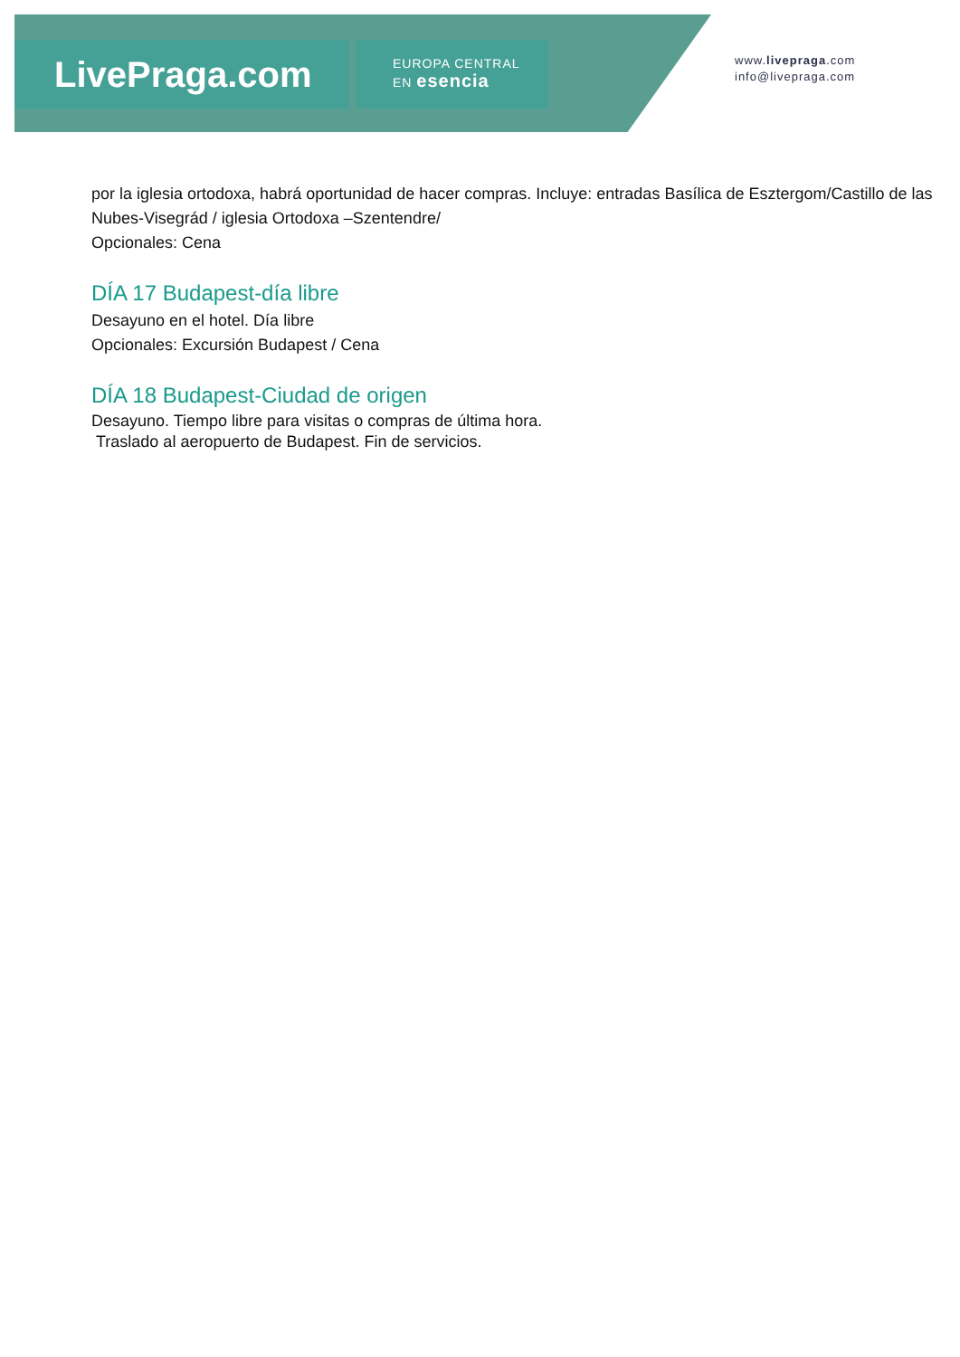LivePraga.com
EUROPA CENTRAL
EN esencia
www.livepraga.com
info@livepraga.com
por la iglesia ortodoxa, habrá oportunidad de hacer compras. Incluye: entradas Basílica de Esztergom/Castillo de las Nubes-Visegrád / iglesia Ortodoxa –Szentendre/
Opcionales: Cena
DÍA 17 Budapest-día libre
Desayuno en el hotel. Día libre
Opcionales: Excursión Budapest / Cena
DÍA 18 Budapest-Ciudad de origen
Desayuno. Tiempo libre para visitas o compras de última hora.
Traslado al aeropuerto de Budapest. Fin de servicios.